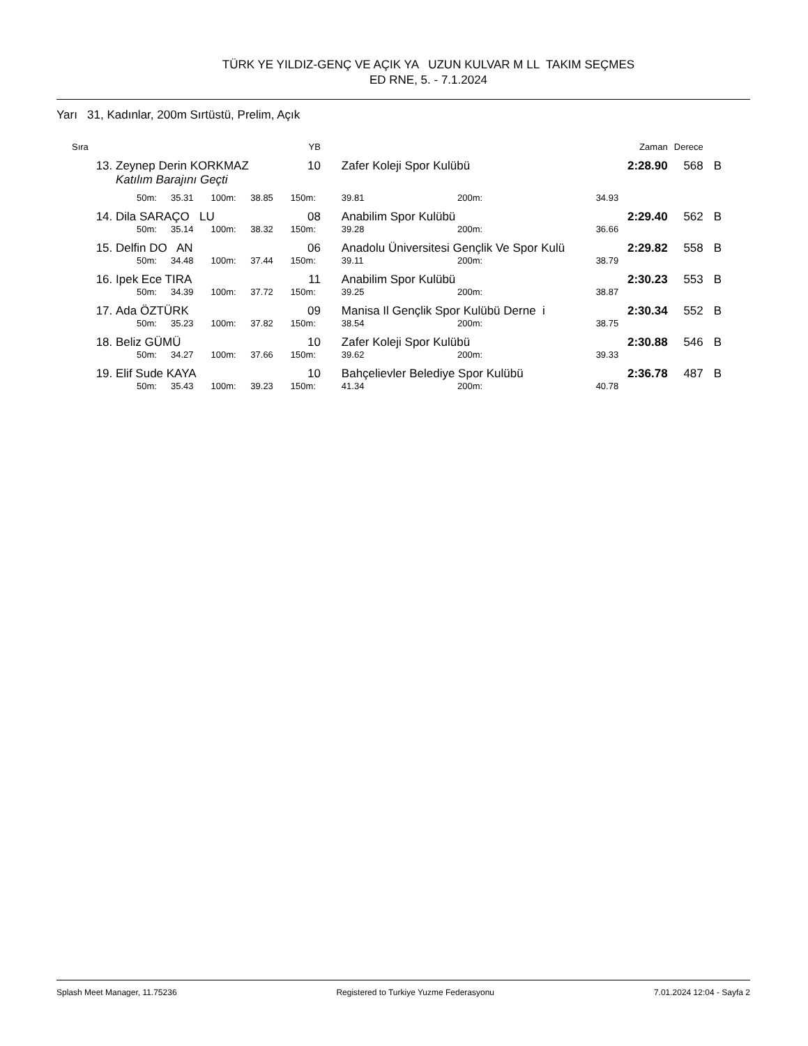TÜRK YE YILDIZ-GENÇ VE AÇIK YA UZUN KULVAR M LL TAKIM SEÇMES
ED RNE, 5. - 7.1.2024
Yarı 31, Kadınlar, 200m Sırtüstü, Prelim, Açık
| Sıra | | | | | | YB | | | | | Zaman | Derece | |
| --- | --- | --- | --- | --- | --- | --- | --- | --- | --- | --- | --- | --- | --- |
| 13. | Zeynep Derin KORKMAZ | | | | | 10 | Zafer Koleji Spor Kulübü | | | | 2:28.90 | 568 | B |
| | Katılım Barajını Geçti | | | | | | | | | | | | |
| | 50m: | 35.31 | 100m: | 38.85 | 150m: | | 39.81 | 200m: | 34.93 | | | | |
| 14. | Dila SARAÇO LU | | | | | 08 | Anabilim Spor Kulübü | | | | 2:29.40 | 562 | B |
| | 50m: | 35.14 | 100m: | 38.32 | 150m: | | 39.28 | 200m: | 36.66 | | | | |
| 15. | Delfin DO AN | | | | | 06 | Anadolu Üniversitesi Gençlik Ve Spor Kulü | | | | 2:29.82 | 558 | B |
| | 50m: | 34.48 | 100m: | 37.44 | 150m: | | 39.11 | 200m: | 38.79 | | | | |
| 16. | Ipek Ece TIRA | | | | | 11 | Anabilim Spor Kulübü | | | | 2:30.23 | 553 | B |
| | 50m: | 34.39 | 100m: | 37.72 | 150m: | | 39.25 | 200m: | 38.87 | | | | |
| 17. | Ada ÖZTÜRK | | | | | 09 | Manisa Il Gençlik Spor Kulübü Derne i | | | | 2:30.34 | 552 | B |
| | 50m: | 35.23 | 100m: | 37.82 | 150m: | | 38.54 | 200m: | 38.75 | | | | |
| 18. | Beliz GÜMÜ | | | | | 10 | Zafer Koleji Spor Kulübü | | | | 2:30.88 | 546 | B |
| | 50m: | 34.27 | 100m: | 37.66 | 150m: | | 39.62 | 200m: | 39.33 | | | | |
| 19. | Elif Sude KAYA | | | | | 10 | Bahçelievler Belediye Spor Kulübü | | | | 2:36.78 | 487 | B |
| | 50m: | 35.43 | 100m: | 39.23 | 150m: | | 41.34 | 200m: | 40.78 | | | | |
Splash Meet Manager, 11.75236 Registered to Turkiye Yuzme Federasyonu 7.01.2024 12:04 - Sayfa 2